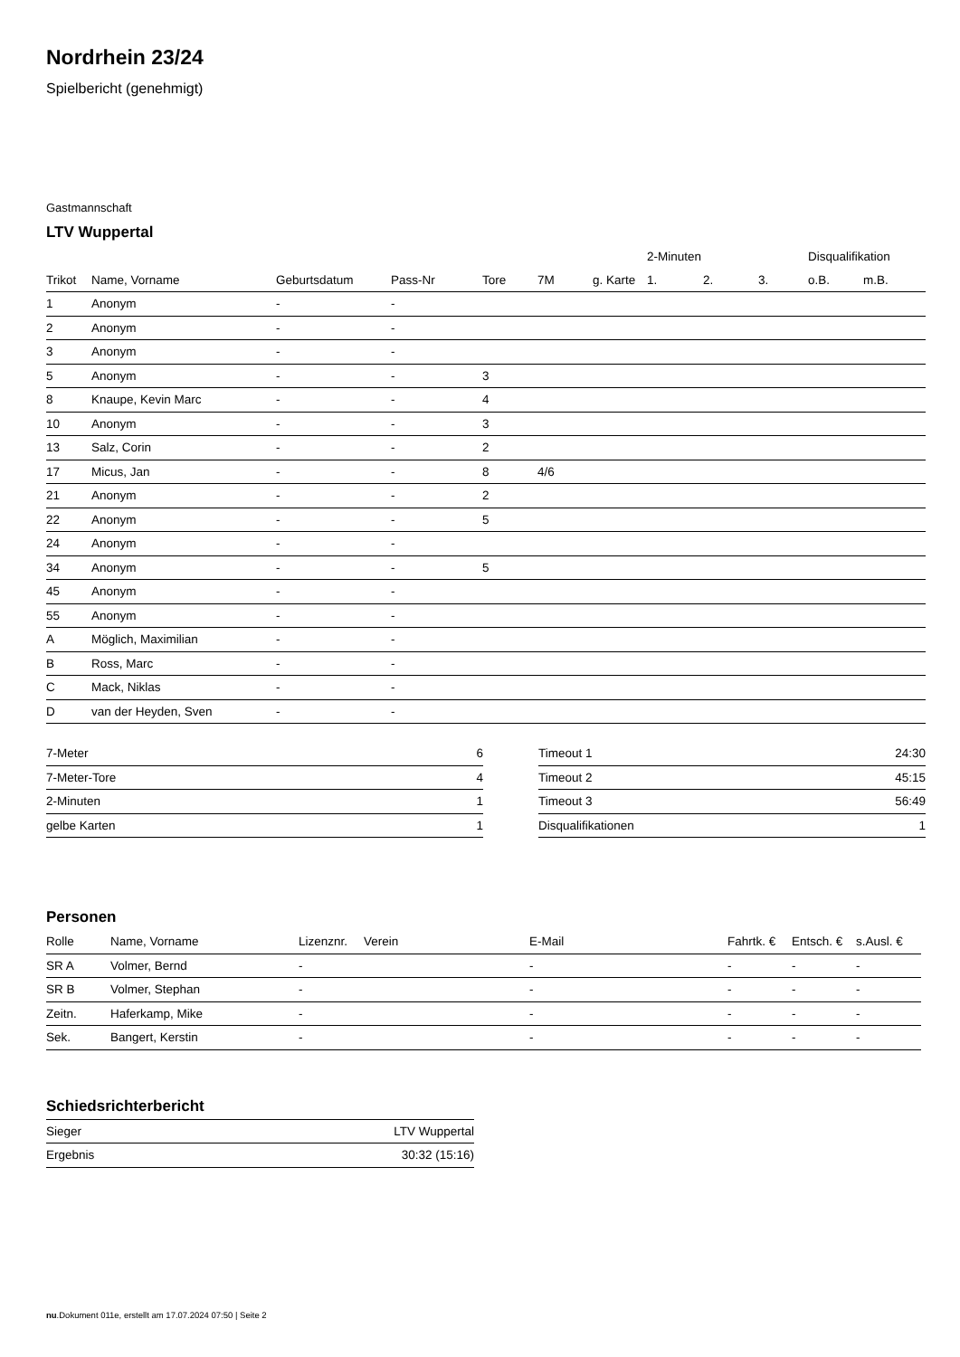Nordrhein 23/24
Spielbericht (genehmigt)
Gastmannschaft
LTV Wuppertal
| | | | | | | | 2-Minuten | | | Disqualifikation | |
| --- | --- | --- | --- | --- | --- | --- | --- | --- | --- | --- | --- |
| Trikot | Name, Vorname | Geburtsdatum | Pass-Nr | Tore | 7M | g. Karte | 1. | 2. | 3. | o.B. | m.B. |
| 1 | Anonym | - | - | | | | | | | | |
| 2 | Anonym | - | - | | | | | | | | |
| 3 | Anonym | - | - | | | | | | | | |
| 5 | Anonym | - | - | 3 | | | | | | | |
| 8 | Knaupe, Kevin Marc | - | - | 4 | | | | | | | |
| 10 | Anonym | - | - | 3 | | | | | | | |
| 13 | Salz, Corin | - | - | 2 | | | | | | | |
| 17 | Micus, Jan | - | - | 8 | 4/6 | | | | | | |
| 21 | Anonym | - | - | 2 | | | | | | | |
| 22 | Anonym | - | - | 5 | | | | | | | |
| 24 | Anonym | - | - | | | | | | | | |
| 34 | Anonym | - | - | 5 | | | | | | | |
| 45 | Anonym | - | - | | | | | | | | |
| 55 | Anonym | - | - | | | | | | | | |
| A | Möglich, Maximilian | - | - | | | | | | | | |
| B | Ross, Marc | - | - | | | | | | | | |
| C | Mack, Niklas | - | - | | | | | | | | |
| D | van der Heyden, Sven | - | - | | | | | | | | |
| 7-Meter | 6 |
| 7-Meter-Tore | 4 |
| 2-Minuten | 1 |
| gelbe Karten | 1 |
| Timeout 1 | 24:30 |
| Timeout 2 | 45:15 |
| Timeout 3 | 56:49 |
| Disqualifikationen | 1 |
Personen
| Rolle | Name, Vorname | Lizenznr. | Verein | E-Mail | Fahrtk. € | Entsch. € | s.Ausl. € |
| --- | --- | --- | --- | --- | --- | --- | --- |
| SR A | Volmer, Bernd | - | | - | - | - | - |
| SR B | Volmer, Stephan | - | | - | - | - | - |
| Zeitn. | Haferkamp, Mike | - | | - | - | - | - |
| Sek. | Bangert, Kerstin | - | | - | - | - | - |
Schiedsrichterbericht
| Sieger | LTV Wuppertal |
| Ergebnis | 30:32 (15:16) |
nu.Dokument 011e, erstellt am 17.07.2024 07:50 | Seite 2